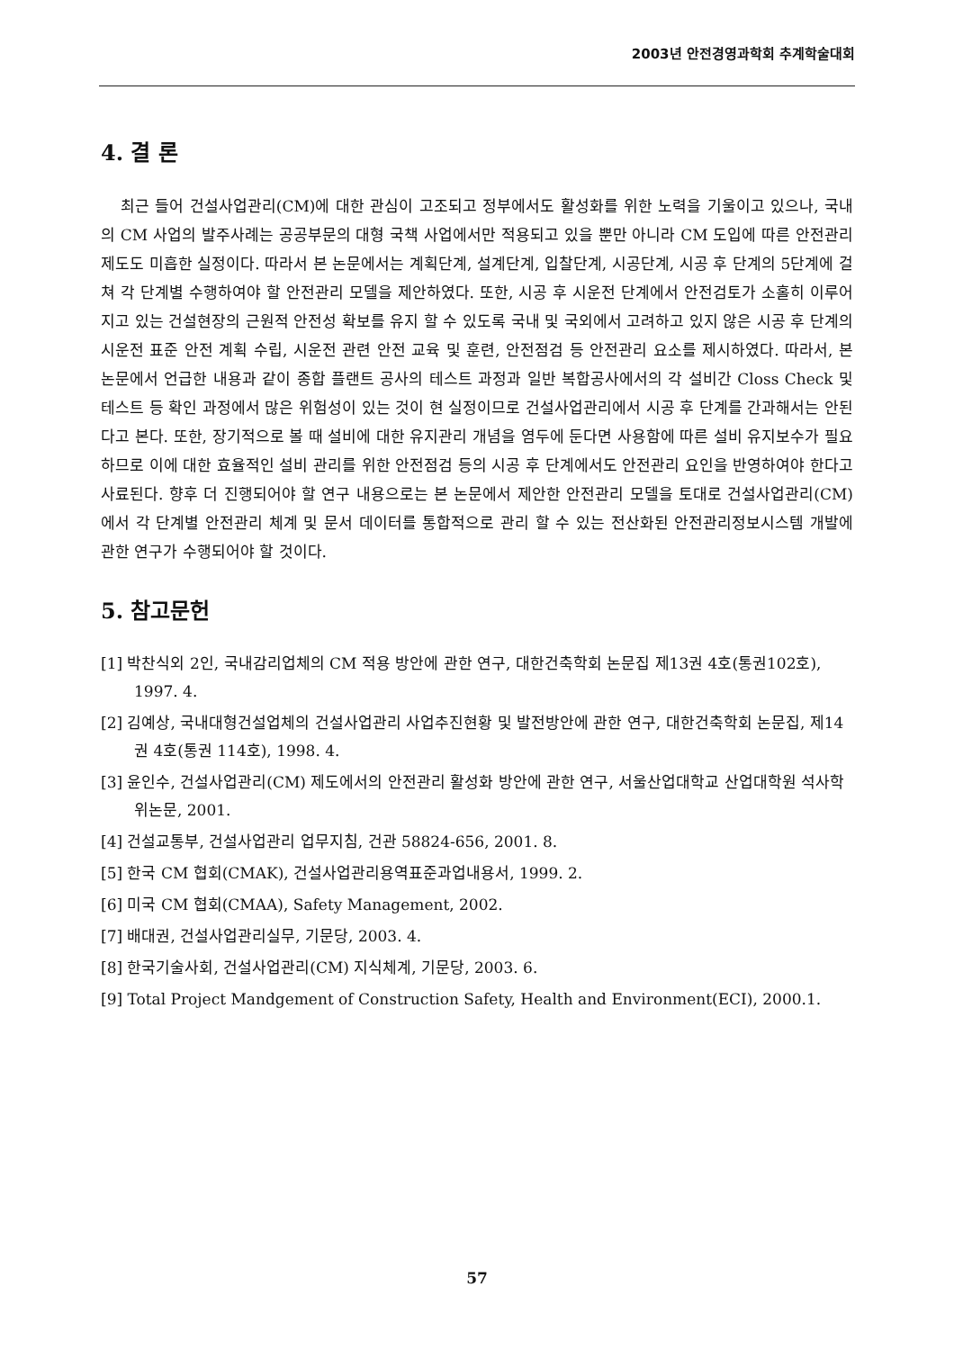2003년 안전경영과학회 추계학술대회
4. 결 론
최근 들어 건설사업관리(CM)에 대한 관심이 고조되고 정부에서도 활성화를 위한 노력을 기울이고 있으나, 국내의 CM 사업의 발주사례는 공공부문의 대형 국책 사업에서만 적용되고 있을 뿐만 아니라 CM 도입에 따른 안전관리 제도도 미흡한 실정이다. 따라서 본 논문에서는 계획단계, 설계단계, 입찰단계, 시공단계, 시공 후 단계의 5단계에 걸쳐 각 단계별 수행하여야 할 안전관리 모델을 제안하였다. 또한, 시공 후 시운전 단계에서 안전검토가 소홀히 이루어지고 있는 건설현장의 근원적 안전성 확보를 유지 할 수 있도록 국내 및 국외에서 고려하고 있지 않은 시공 후 단계의 시운전 표준 안전 계획 수립, 시운전 관련 안전 교육 및 훈련, 안전점검 등 안전관리 요소를 제시하였다. 따라서, 본 논문에서 언급한 내용과 같이 종합 플랜트 공사의 테스트 과정과 일반 복합공사에서의 각 설비간 Closs Check 및 테스트 등 확인 과정에서 많은 위험성이 있는 것이 현 실정이므로 건설사업관리에서 시공 후 단계를 간과해서는 안된다고 본다. 또한, 장기적으로 볼 때 설비에 대한 유지관리 개념을 염두에 둔다면 사용함에 따른 설비 유지보수가 필요하므로 이에 대한 효율적인 설비 관리를 위한 안전점검 등의 시공 후 단계에서도 안전관리 요인을 반영하여야 한다고 사료된다. 향후 더 진행되어야 할 연구 내용으로는 본 논문에서 제안한 안전관리 모델을 토대로 건설사업관리(CM)에서 각 단계별 안전관리 체계 및 문서 데이터를 통합적으로 관리 할 수 있는 전산화된 안전관리정보시스템 개발에 관한 연구가 수행되어야 할 것이다.
5. 참고문헌
[1] 박찬식외 2인, 국내감리업체의 CM 적용 방안에 관한 연구, 대한건축학회 논문집 제13권 4호(통권102호), 1997. 4.
[2] 김예상, 국내대형건설업체의 건설사업관리 사업추진현황 및 발전방안에 관한 연구, 대한건축학회 논문집, 제14권 4호(통권 114호), 1998. 4.
[3] 윤인수, 건설사업관리(CM) 제도에서의 안전관리 활성화 방안에 관한 연구, 서울산업대학교 산업대학원 석사학위논문, 2001.
[4] 건설교통부, 건설사업관리 업무지침, 건관 58824-656, 2001. 8.
[5] 한국 CM 협회(CMAK), 건설사업관리용역표준과업내용서, 1999. 2.
[6] 미국 CM 협회(CMAA), Safety Management, 2002.
[7] 배대권, 건설사업관리실무, 기문당, 2003. 4.
[8] 한국기술사회, 건설사업관리(CM) 지식체계, 기문당, 2003. 6.
[9] Total Project Mandgement of Construction Safety, Health and Environment(ECI), 2000.1.
57